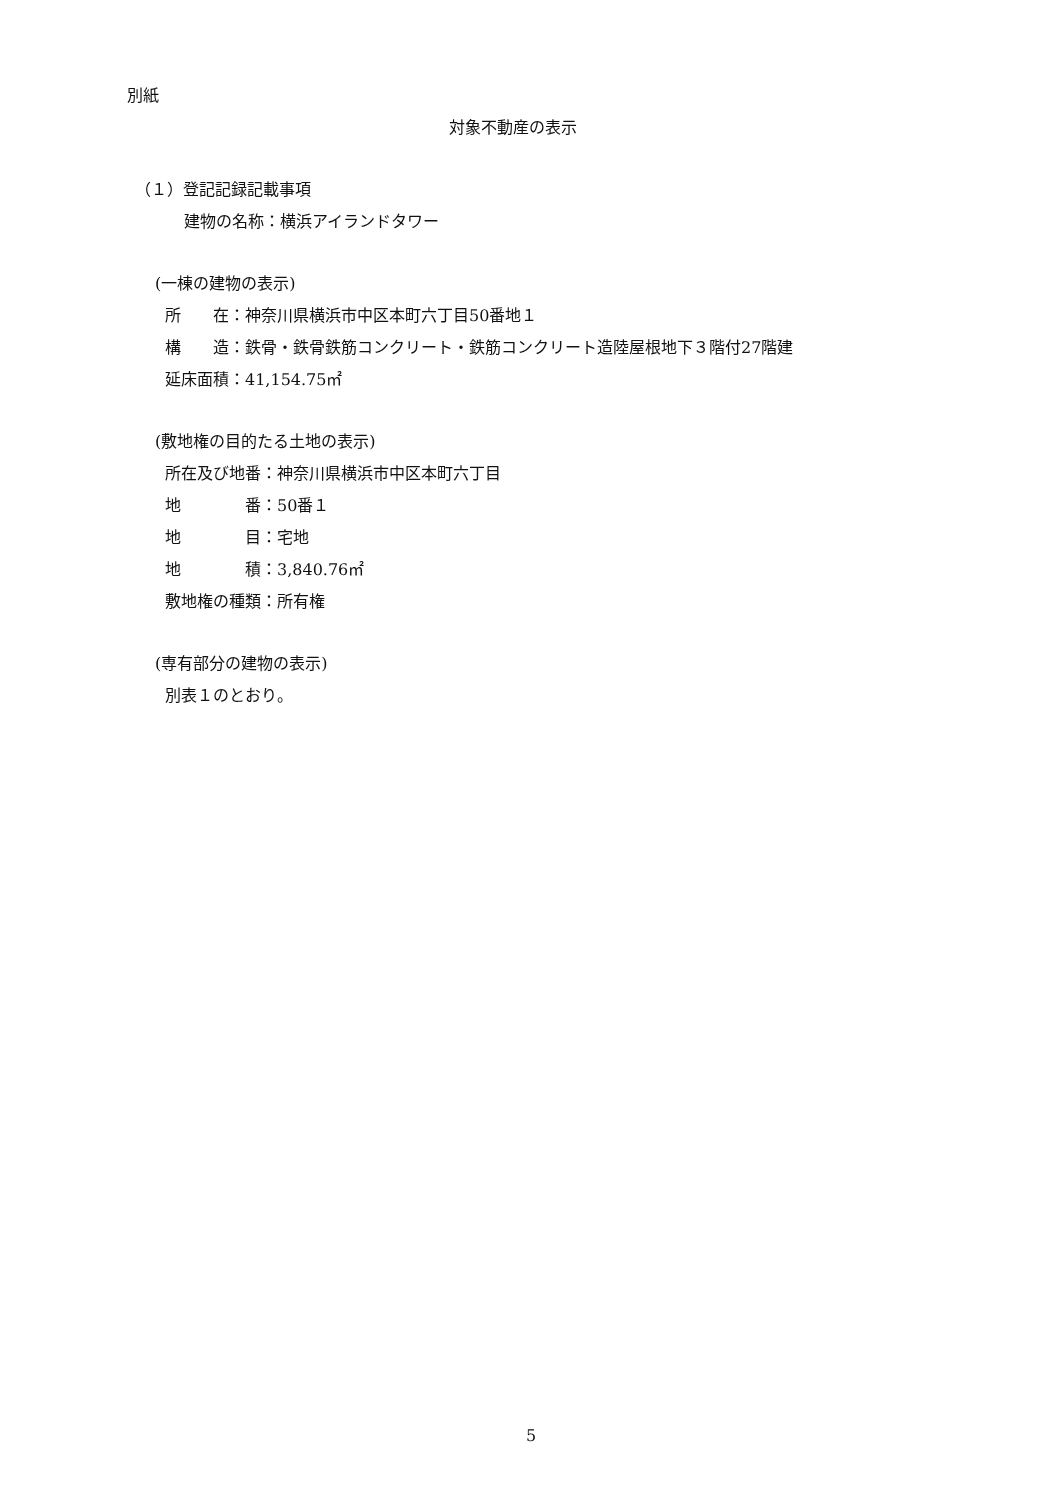別紙
対象不動産の表示
（１）登記記録記載事項
建物の名称：横浜アイランドタワー
(一棟の建物の表示)
所　　在：神奈川県横浜市中区本町六丁目50番地１
構　　造：鉄骨・鉄骨鉄筋コンクリート・鉄筋コンクリート造陸屋根地下３階付27階建
延床面積：41,154.75㎡
(敷地権の目的たる土地の表示)
所在及び地番：神奈川県横浜市中区本町六丁目
地　　　　番：50番１
地　　　　目：宅地
地　　　　積：3,840.76㎡
敷地権の種類：所有権
(専有部分の建物の表示)
別表１のとおり。
5